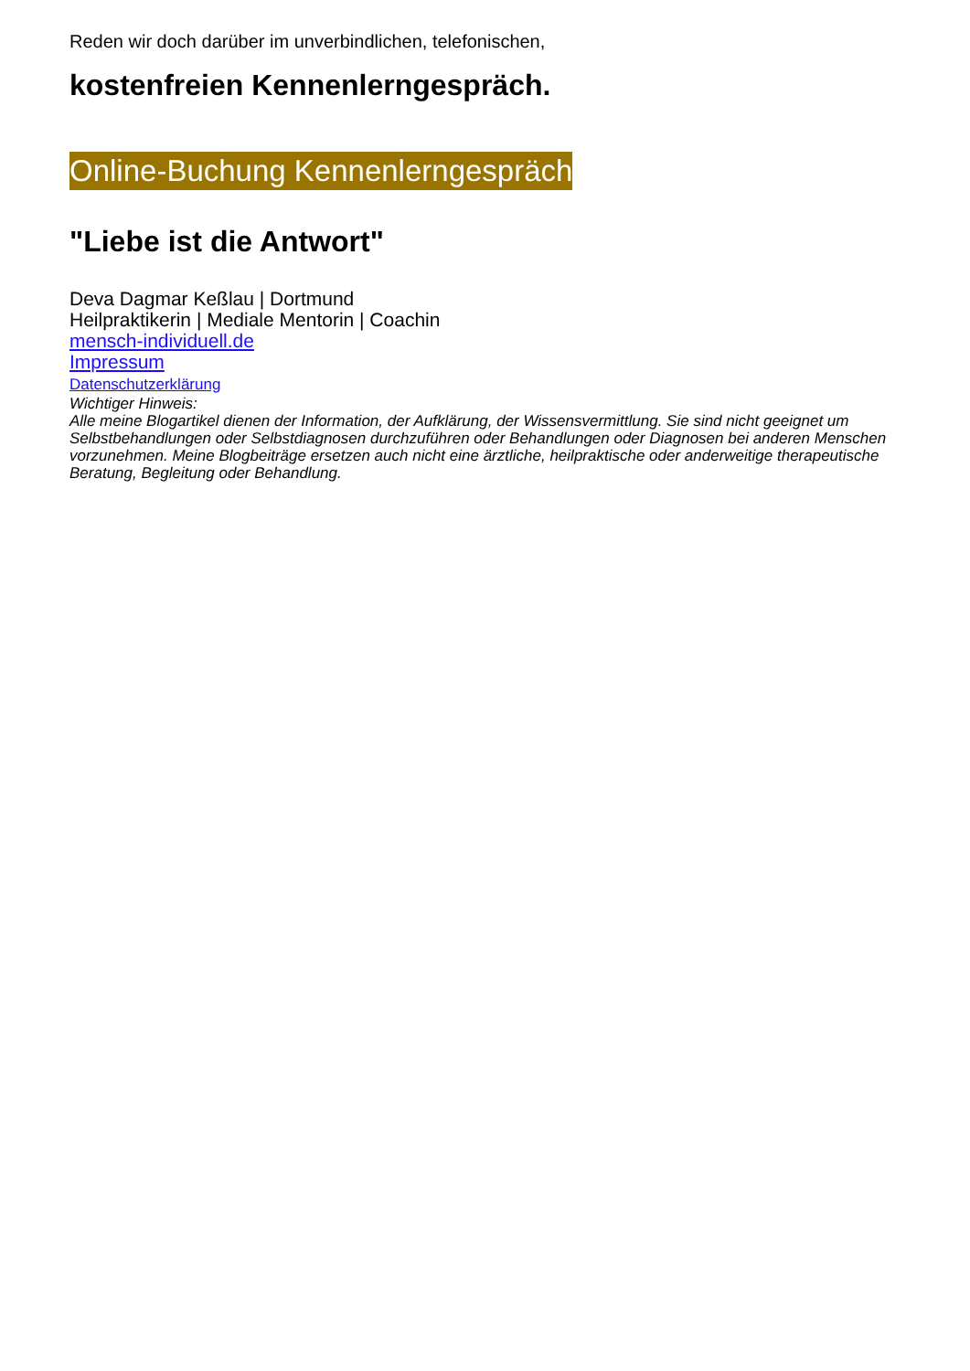Reden wir doch darüber im unverbindlichen, telefonischen,
kostenfreien Kennenlerngespräch.
Online-Buchung Kennenlerngespräch
"Liebe ist die Antwort"
Deva Dagmar Keßlau | Dortmund
Heilpraktikerin | Mediale Mentorin | Coachin
mensch-individuell.de
Impressum
Datenschutzerklärung
Wichtiger Hinweis:
Alle meine Blogartikel dienen der Information, der Aufklärung, der Wissensvermittlung. Sie sind nicht geeignet um Selbstbehandlungen oder Selbstdiagnosen durchzuführen oder Behandlungen oder Diagnosen bei anderen Menschen vorzunehmen. Meine Blogbeiträge ersetzen auch nicht eine ärztliche, heilpraktische oder anderweitige therapeutische Beratung, Begleitung oder Behandlung.